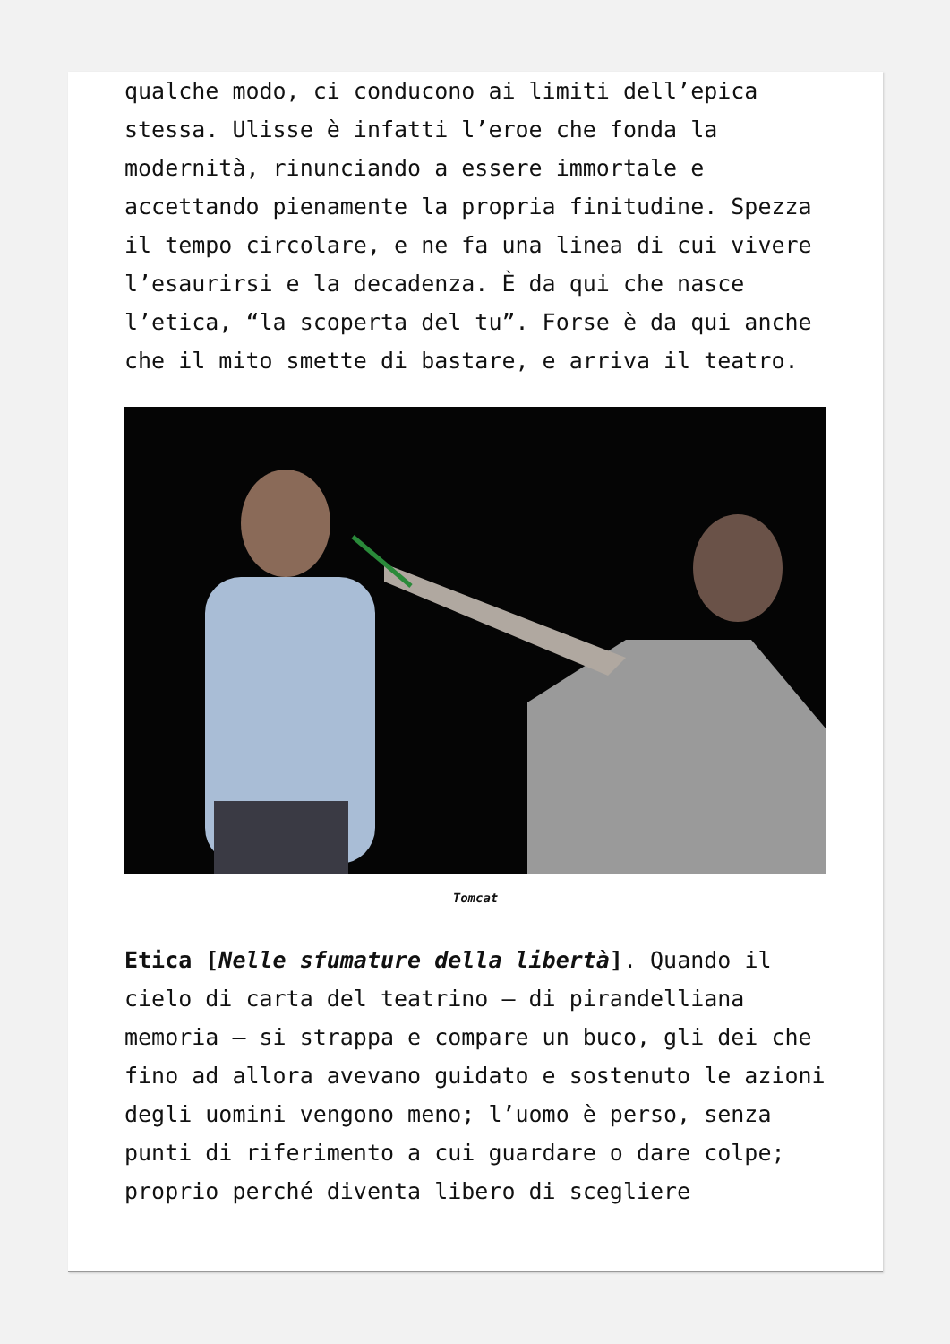qualche modo, ci conducono ai limiti dell’epica stessa. Ulisse è infatti l’eroe che fonda la modernità, rinunciando a essere immortale e accettando pienamente la propria finitudine. Spezza il tempo circolare, e ne fa una linea di cui vivere l’esaurirsi e la decadenza. È da qui che nasce l’etica, “la scoperta del tu”. Forse è da qui anche che il mito smette di bastare, e arriva il teatro.
Tomcat
Etica [Nelle sfumature della libertà]. Quando il cielo di carta del teatrino – di pirandelliana memoria – si strappa e compare un buco, gli dei che fino ad allora avevano guidato e sostenuto le azioni degli uomini vengono meno; l’uomo è perso, senza punti di riferimento a cui guardare o dare colpe; proprio perché diventa libero di scegliere